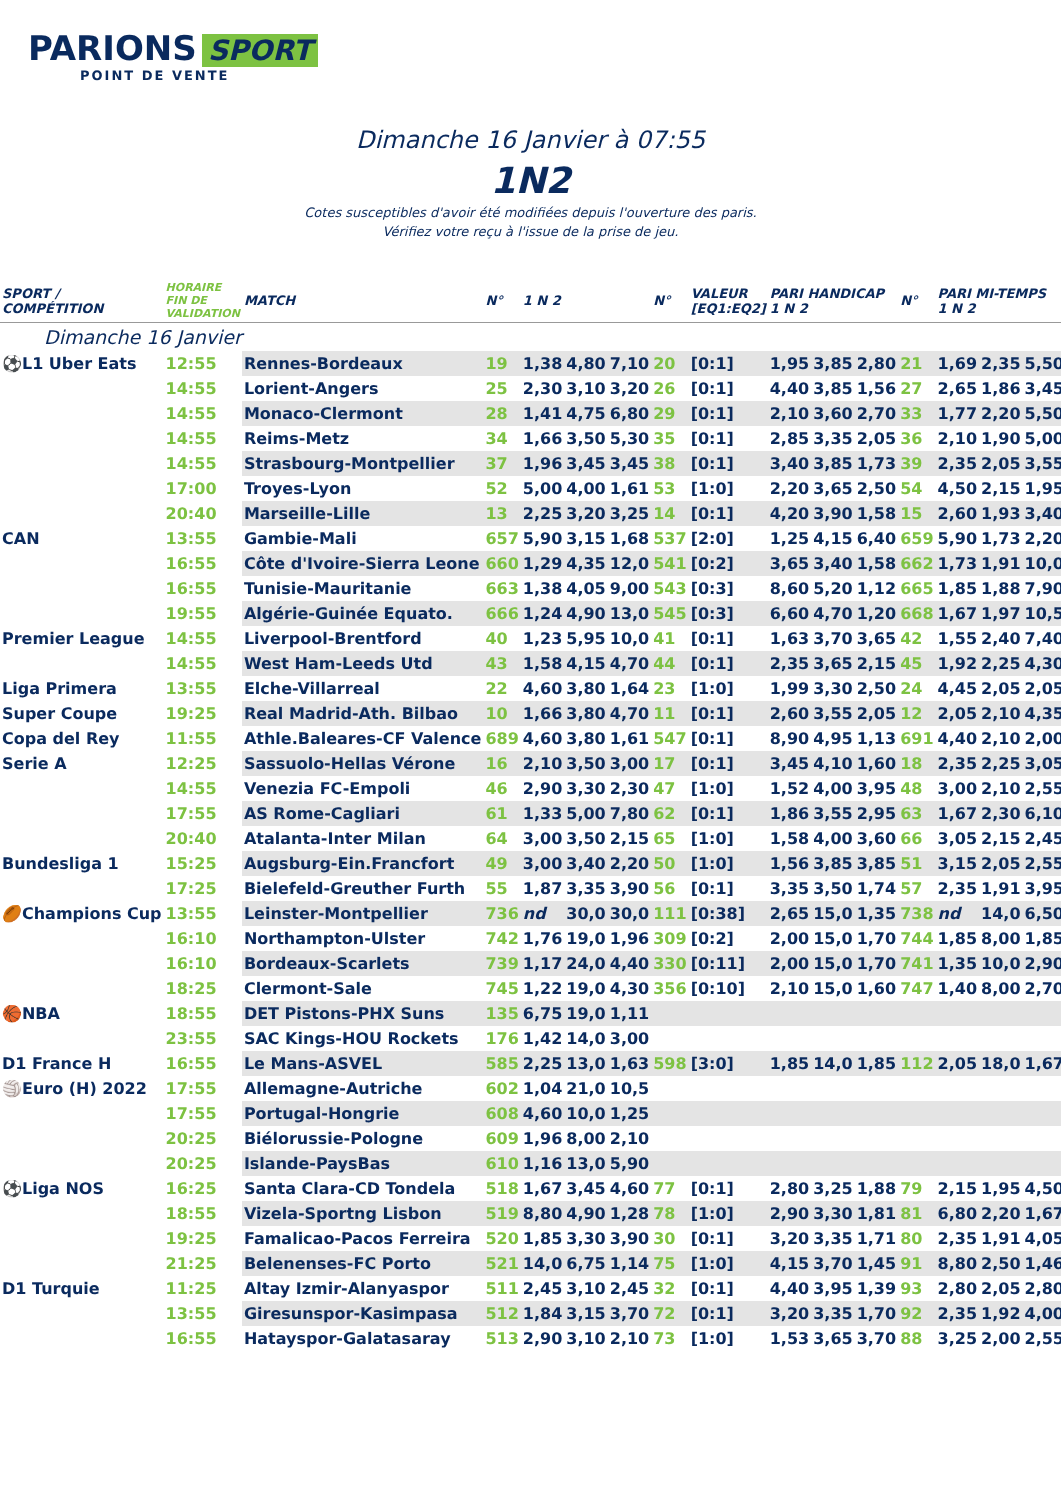PARIONS SPORT
POINT DE VENTE
Dimanche 16 Janvier à 07:55
1N2
Cotes susceptibles d'avoir été modifiées depuis l'ouverture des paris.
Vérifiez votre reçu à l'issue de la prise de jeu.
| SPORT / COMPÉTITION | HORAIRE FIN DE VALIDATION | MATCH | N° | 1 N 2 | | | N° | VALEUR [EQ1:EQ2] | PARI HANDICAP 1 N 2 | | | N° | PARI MI-TEMPS 1 N 2 | | |
| --- | --- | --- | --- | --- | --- | --- | --- | --- | --- | --- | --- | --- | --- | --- | --- |
| Dimanche 16 Janvier | | | | | | | | | | | | | | | |
| ⚽L1 Uber Eats | 12:55 | Rennes-Bordeaux | 19 | 1,38 | 4,80 | 7,10 | 20 | [0:1] | 1,95 | 3,85 | 2,80 | 21 | 1,69 | 2,35 | 5,50 |
| | 14:55 | Lorient-Angers | 25 | 2,30 | 3,10 | 3,20 | 26 | [0:1] | 4,40 | 3,85 | 1,56 | 27 | 2,65 | 1,86 | 3,45 |
| | 14:55 | Monaco-Clermont | 28 | 1,41 | 4,75 | 6,80 | 29 | [0:1] | 2,10 | 3,60 | 2,70 | 33 | 1,77 | 2,20 | 5,50 |
| | 14:55 | Reims-Metz | 34 | 1,66 | 3,50 | 5,30 | 35 | [0:1] | 2,85 | 3,35 | 2,05 | 36 | 2,10 | 1,90 | 5,00 |
| | 14:55 | Strasbourg-Montpellier | 37 | 1,96 | 3,45 | 3,45 | 38 | [0:1] | 3,40 | 3,85 | 1,73 | 39 | 2,35 | 2,05 | 3,55 |
| | 17:00 | Troyes-Lyon | 52 | 5,00 | 4,00 | 1,61 | 53 | [1:0] | 2,20 | 3,65 | 2,50 | 54 | 4,50 | 2,15 | 1,95 |
| | 20:40 | Marseille-Lille | 13 | 2,25 | 3,20 | 3,25 | 14 | [0:1] | 4,20 | 3,90 | 1,58 | 15 | 2,60 | 1,93 | 3,40 |
| CAN | 13:55 | Gambie-Mali | 657 | 5,90 | 3,15 | 1,68 | 537 | [2:0] | 1,25 | 4,15 | 6,40 | 659 | 5,90 | 1,73 | 2,20 |
| | 16:55 | Côte d'Ivoire-Sierra Leone | 660 | 1,29 | 4,35 | 12,0 | 541 | [0:2] | 3,65 | 3,40 | 1,58 | 662 | 1,73 | 1,91 | 10,0 |
| | 16:55 | Tunisie-Mauritanie | 663 | 1,38 | 4,05 | 9,00 | 543 | [0:3] | 8,60 | 5,20 | 1,12 | 665 | 1,85 | 1,88 | 7,90 |
| | 19:55 | Algérie-Guinée Equato. | 666 | 1,24 | 4,90 | 13,0 | 545 | [0:3] | 6,60 | 4,70 | 1,20 | 668 | 1,67 | 1,97 | 10,5 |
| Premier League | 14:55 | Liverpool-Brentford | 40 | 1,23 | 5,95 | 10,0 | 41 | [0:1] | 1,63 | 3,70 | 3,65 | 42 | 1,55 | 2,40 | 7,40 |
| | 14:55 | West Ham-Leeds Utd | 43 | 1,58 | 4,15 | 4,70 | 44 | [0:1] | 2,35 | 3,65 | 2,15 | 45 | 1,92 | 2,25 | 4,30 |
| Liga Primera | 13:55 | Elche-Villarreal | 22 | 4,60 | 3,80 | 1,64 | 23 | [1:0] | 1,99 | 3,30 | 2,50 | 24 | 4,45 | 2,05 | 2,05 |
| Super Coupe | 19:25 | Real Madrid-Ath. Bilbao | 10 | 1,66 | 3,80 | 4,70 | 11 | [0:1] | 2,60 | 3,55 | 2,05 | 12 | 2,05 | 2,10 | 4,35 |
| Copa del Rey | 11:55 | Athle.Baleares-CF Valence | 689 | 4,60 | 3,80 | 1,61 | 547 | [0:1] | 8,90 | 4,95 | 1,13 | 691 | 4,40 | 2,10 | 2,00 |
| Serie A | 12:25 | Sassuolo-Hellas Vérone | 16 | 2,10 | 3,50 | 3,00 | 17 | [0:1] | 3,45 | 4,10 | 1,60 | 18 | 2,35 | 2,25 | 3,05 |
| | 14:55 | Venezia FC-Empoli | 46 | 2,90 | 3,30 | 2,30 | 47 | [1:0] | 1,52 | 4,00 | 3,95 | 48 | 3,00 | 2,10 | 2,55 |
| | 17:55 | AS Rome-Cagliari | 61 | 1,33 | 5,00 | 7,80 | 62 | [0:1] | 1,86 | 3,55 | 2,95 | 63 | 1,67 | 2,30 | 6,10 |
| | 20:40 | Atalanta-Inter Milan | 64 | 3,00 | 3,50 | 2,15 | 65 | [1:0] | 1,58 | 4,00 | 3,60 | 66 | 3,05 | 2,15 | 2,45 |
| Bundesliga 1 | 15:25 | Augsburg-Ein.Francfort | 49 | 3,00 | 3,40 | 2,20 | 50 | [1:0] | 1,56 | 3,85 | 3,85 | 51 | 3,15 | 2,05 | 2,55 |
| | 17:25 | Bielefeld-Greuther Furth | 55 | 1,87 | 3,35 | 3,90 | 56 | [0:1] | 3,35 | 3,50 | 1,74 | 57 | 2,35 | 1,91 | 3,95 |
| 🏉Champions Cup | 13:55 | Leinster-Montpellier | 736 | nd | 30,0 | 30,0 | 111 | [0:38] | 2,65 | 15,0 | 1,35 | 738 | nd | 14,0 | 6,50 |
| | 16:10 | Northampton-Ulster | 742 | 1,76 | 19,0 | 1,96 | 309 | [0:2] | 2,00 | 15,0 | 1,70 | 744 | 1,85 | 8,00 | 1,85 |
| | 16:10 | Bordeaux-Scarlets | 739 | 1,17 | 24,0 | 4,40 | 330 | [0:11] | 2,00 | 15,0 | 1,70 | 741 | 1,35 | 10,0 | 2,90 |
| | 18:25 | Clermont-Sale | 745 | 1,22 | 19,0 | 4,30 | 356 | [0:10] | 2,10 | 15,0 | 1,60 | 747 | 1,40 | 8,00 | 2,70 |
| 🏀NBA | 18:55 | DET Pistons-PHX Suns | 135 | 6,75 | 19,0 | 1,11 | | | | | | | | | |
| | 23:55 | SAC Kings-HOU Rockets | 176 | 1,42 | 14,0 | 3,00 | | | | | | | | | |
| D1 France H | 16:55 | Le Mans-ASVEL | 585 | 2,25 | 13,0 | 1,63 | 598 | [3:0] | 1,85 | 14,0 | 1,85 | 112 | 2,05 | 18,0 | 1,67 |
| 🏐Euro (H) 2022 | 17:55 | Allemagne-Autriche | 602 | 1,04 | 21,0 | 10,5 | | | | | | | | | |
| | 17:55 | Portugal-Hongrie | 608 | 4,60 | 10,0 | 1,25 | | | | | | | | | |
| | 20:25 | Biélorussie-Pologne | 609 | 1,96 | 8,00 | 2,10 | | | | | | | | | |
| | 20:25 | Islande-PaysBas | 610 | 1,16 | 13,0 | 5,90 | | | | | | | | | |
| ⚽Liga NOS | 16:25 | Santa Clara-CD Tondela | 518 | 1,67 | 3,45 | 4,60 | 77 | [0:1] | 2,80 | 3,25 | 1,88 | 79 | 2,15 | 1,95 | 4,50 |
| | 18:55 | Vizela-Sportng Lisbon | 519 | 8,80 | 4,90 | 1,28 | 78 | [1:0] | 2,90 | 3,30 | 1,81 | 81 | 6,80 | 2,20 | 1,67 |
| | 19:25 | Famalicao-Pacos Ferreira | 520 | 1,85 | 3,30 | 3,90 | 30 | [0:1] | 3,20 | 3,35 | 1,71 | 80 | 2,35 | 1,91 | 4,05 |
| | 21:25 | Belenenses-FC Porto | 521 | 14,0 | 6,75 | 1,14 | 75 | [1:0] | 4,15 | 3,70 | 1,45 | 91 | 8,80 | 2,50 | 1,46 |
| D1 Turquie | 11:25 | Altay Izmir-Alanyaspor | 511 | 2,45 | 3,10 | 2,45 | 32 | [0:1] | 4,40 | 3,95 | 1,39 | 93 | 2,80 | 2,05 | 2,80 |
| | 13:55 | Giresunspor-Kasimpasa | 512 | 1,84 | 3,15 | 3,70 | 72 | [0:1] | 3,20 | 3,35 | 1,70 | 92 | 2,35 | 1,92 | 4,00 |
| | 16:55 | Hatayspor-Galatasaray | 513 | 2,90 | 3,10 | 2,10 | 73 | [1:0] | 1,53 | 3,65 | 3,70 | 88 | 3,25 | 2,00 | 2,55 |